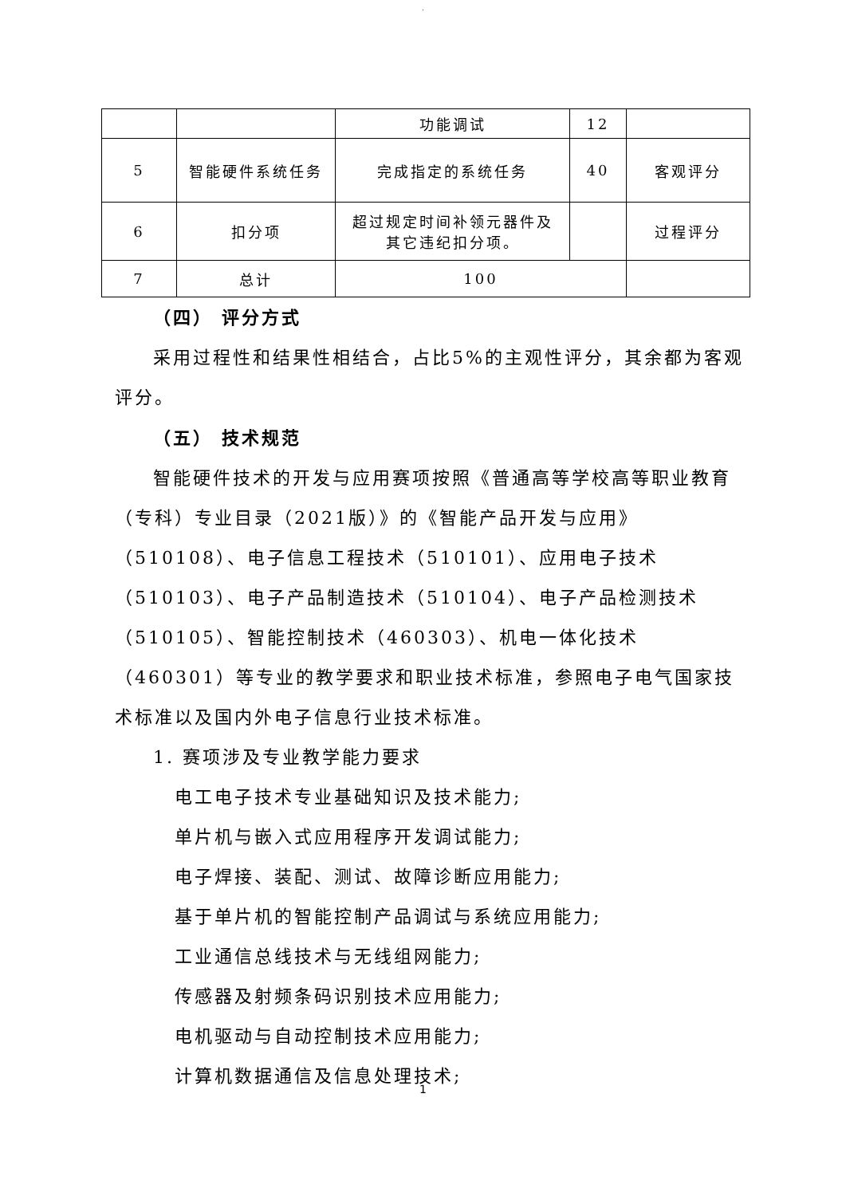.
| | | 功能调试 | 12 | |
| 5 | 智能硬件系统任务 | 完成指定的系统任务 | 40 | 客观评分 |
| 6 | 扣分项 | 超过规定时间补领元器件及 其它违纪扣分项。 | | 过程评分 |
| 7 | 总计 | 100 | | |
（四） 评分方式
采用过程性和结果性相结合，占比5%的主观性评分，其余都为客观评分。
（五） 技术规范
智能硬件技术的开发与应用赛项按照《普通高等学校高等职业教育（专科）专业目录（2021版）》的《智能产品开发与应用》（510108）、电子信息工程技术（510101）、应用电子技术（510103）、电子产品制造技术（510104）、电子产品检测技术（510105）、智能控制技术（460303）、机电一体化技术（460301）等专业的教学要求和职业技术标准，参照电子电气国家技术标准以及国内外电子信息行业技术标准。
1. 赛项涉及专业教学能力要求
电工电子技术专业基础知识及技术能力;
单片机与嵌入式应用程序开发调试能力;
电子焊接、装配、测试、故障诊断应用能力;
基于单片机的智能控制产品调试与系统应用能力;
工业通信总线技术与无线组网能力;
传感器及射频条码识别技术应用能力;
电机驱动与自动控制技术应用能力;
计算机数据通信及信息处理技术;
1